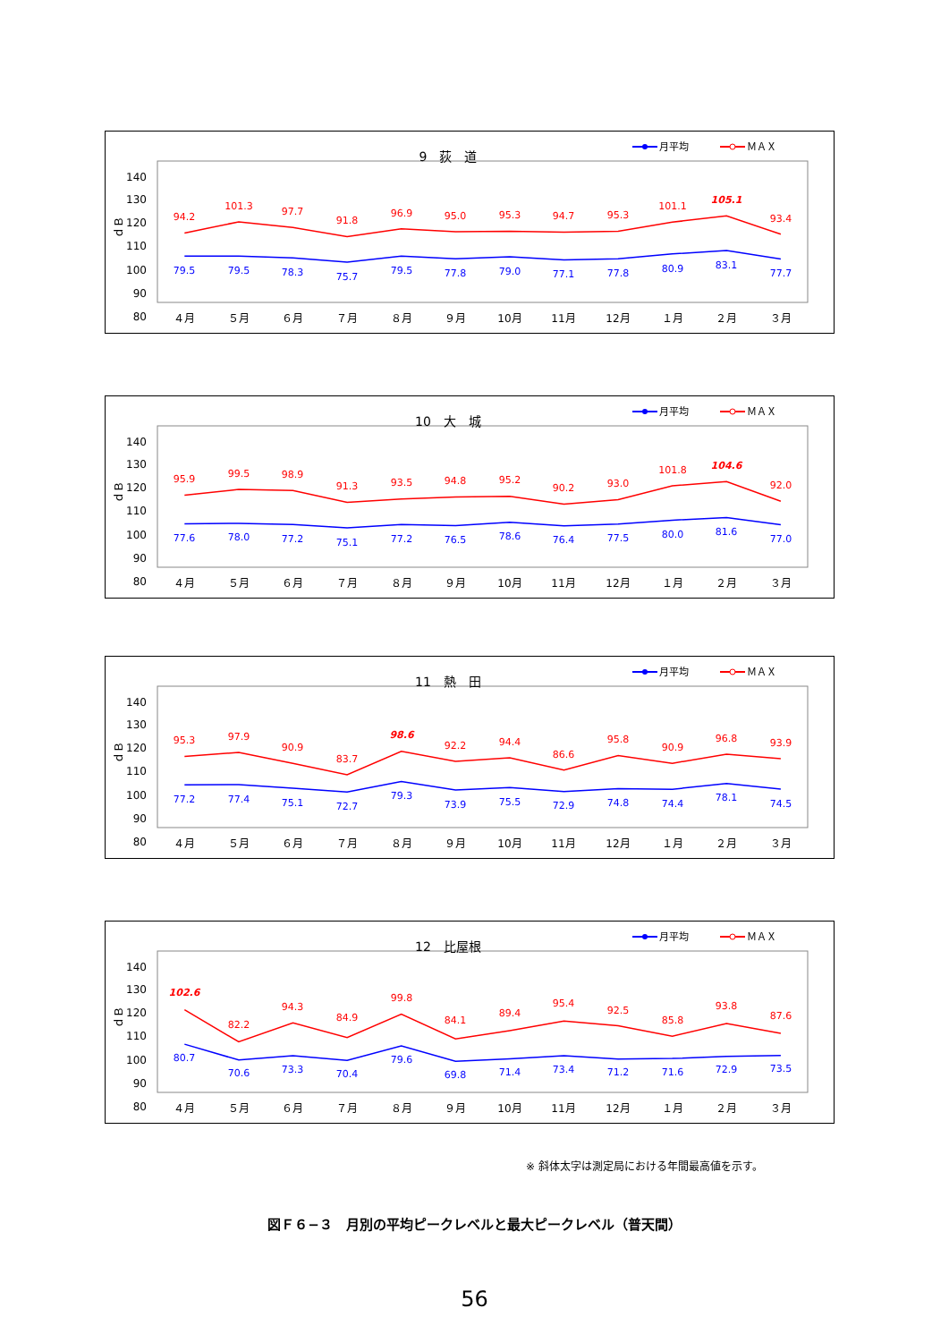9　荻　道
月平均
ＭＡＸ
140
130
120
110
100
90
80
ｄＢ
94.2
101.3
97.7
91.8
96.9
95.0
95.3
94.7
95.3
101.1
105.1
93.4
79.5
79.5
78.3
75.7
79.5
77.8
79.0
77.1
77.8
80.9
83.1
77.7
４月
５月
６月
７月
８月
９月
10月
11月
12月
１月
２月
３月
10　大　城
月平均
ＭＡＸ
140
130
120
110
100
90
80
ｄＢ
95.9
99.5
98.9
91.3
93.5
94.8
95.2
90.2
93.0
101.8
104.6
92.0
77.6
78.0
77.2
75.1
77.2
76.5
78.6
76.4
77.5
80.0
81.6
77.0
４月
５月
６月
７月
８月
９月
10月
11月
12月
１月
２月
３月
11　熱　田
月平均
ＭＡＸ
140
130
120
110
100
90
80
ｄＢ
95.3
97.9
90.9
83.7
98.6
92.2
94.4
86.6
95.8
90.9
96.8
93.9
77.2
77.4
75.1
72.7
79.3
73.9
75.5
72.9
74.8
74.4
78.1
74.5
４月
５月
６月
７月
８月
９月
10月
11月
12月
１月
２月
３月
12　比屋根
月平均
ＭＡＸ
140
130
120
110
100
90
80
ｄＢ
102.6
82.2
94.3
84.9
99.8
84.1
89.4
95.4
92.5
85.8
93.8
87.6
80.7
70.6
73.3
70.4
79.6
69.8
71.4
73.4
71.2
71.6
72.9
73.5
４月
５月
６月
７月
８月
９月
10月
11月
12月
１月
２月
３月
※ 斜体太字は測定局における年間最高値を示す。
図Ｆ６−３　月別の平均ピークレベルと最大ピークレベル（普天間）
56